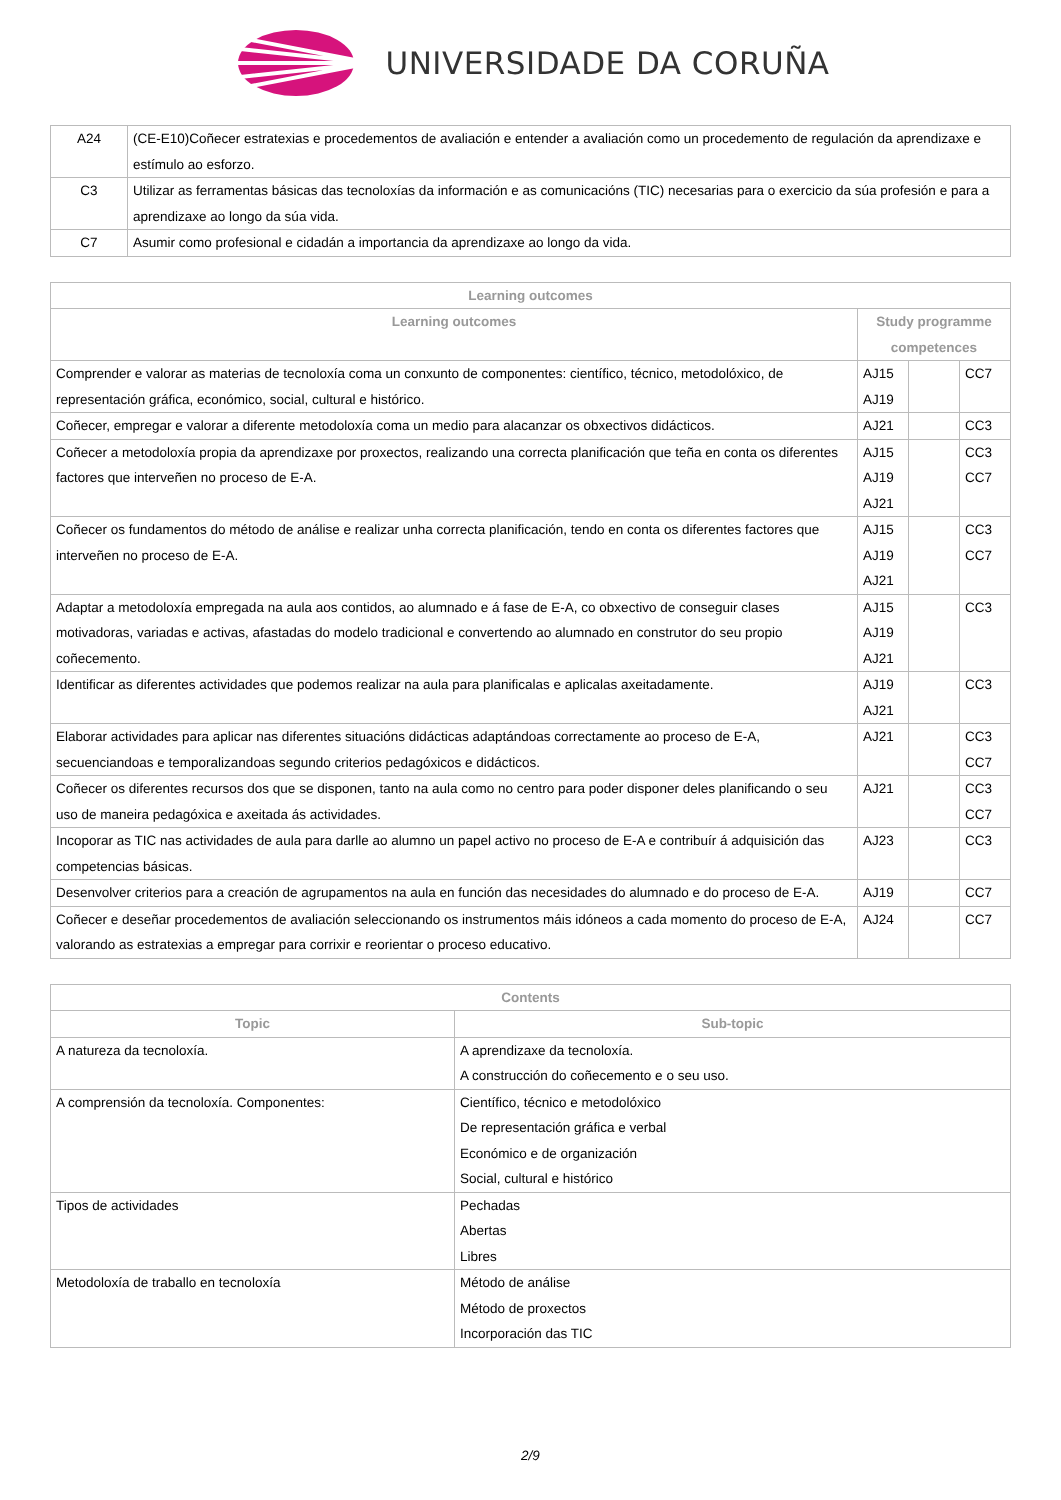UNIVERSIDADE DA CORUÑA
| A24 | (CE-E10)Coñecer estratexias e procedementos de avaliación e entender a avaliación como un procedemento de regulación da aprendizaxe e estímulo ao esforzo. |
| C3 | Utilizar as ferramentas básicas das tecnoloxías da información e as comunicacións (TIC) necesarias para o exercicio da súa profesión e para a aprendizaxe ao longo da súa vida. |
| C7 | Asumir como profesional e cidadán a importancia da aprendizaxe ao longo da vida. |
| Learning outcomes | | | |
| --- | --- | --- | --- |
| Learning outcomes | Study programme competences | | |
| Comprender e valorar as materias de tecnoloxía coma un conxunto de componentes: científico, técnico, metodolóxico, de representación gráfica, económico, social, cultural e histórico. | AJ15 AJ19 | | CC7 |
| Coñecer, empregar e valorar a diferente metodoloxía coma un medio para alacanzar os obxectivos didácticos. | AJ21 | | CC3 |
| Coñecer a metodoloxía propia da aprendizaxe por proxectos, realizando una correcta planificación que teña en conta os diferentes factores que interveñen no proceso de E-A. | AJ15 AJ19 AJ21 | | CC3 CC7 |
| Coñecer os fundamentos do método de análise e realizar unha correcta planificación, tendo en conta os diferentes factores que interveñen no proceso de E-A. | AJ15 AJ19 AJ21 | | CC3 CC7 |
| Adaptar a metodoloxía empregada na aula aos contidos, ao alumnado e á fase de E-A, co obxectivo de conseguir clases motivadoras, variadas e activas, afastadas do modelo tradicional e convertendo ao alumnado en construtor do seu propio coñecemento. | AJ15 AJ19 AJ21 | | CC3 |
| Identificar as diferentes actividades que podemos realizar na aula para planificalas e aplicalas axeitadamente. | AJ19 AJ21 | | CC3 |
| Elaborar actividades para aplicar nas diferentes situacións didácticas adaptándoas correctamente ao proceso de E-A, secuenciandoas e temporalizandoas segundo criterios pedagóxicos e didácticos. | AJ21 | | CC3 CC7 |
| Coñecer os diferentes recursos dos que se disponen, tanto na aula como no centro para poder disponer deles planificando o seu uso de maneira pedagóxica e axeitada ás actividades. | AJ21 | | CC3 CC7 |
| Incoporar as TIC nas actividades de aula para darlle ao alumno un papel activo no proceso de E-A e contribuír á adquisición das competencias básicas. | AJ23 | | CC3 |
| Desenvolver criterios para a creación de agrupamentos na aula en función das necesidades do alumnado e do proceso de E-A. | AJ19 | | CC7 |
| Coñecer e deseñar procedementos de avaliación seleccionando os instrumentos máis idóneos a cada momento do proceso de E-A, valorando as estratexias a empregar para corrixir e reorientar o proceso educativo. | AJ24 | | CC7 |
| Contents | |
| --- | --- |
| Topic | Sub-topic |
| A natureza da tecnoloxía. | A aprendizaxe da tecnoloxía. A construcción do coñecemento e o seu uso. |
| A comprensión da tecnoloxía. Componentes: | Científico, técnico e metodolóxico De representación gráfica e verbal Económico e de organización Social, cultural e histórico |
| Tipos de actividades | Pechadas Abertas Libres |
| Metodoloxía de traballo en tecnoloxía | Método de análise Método de proxectos Incorporación das TIC |
2/9